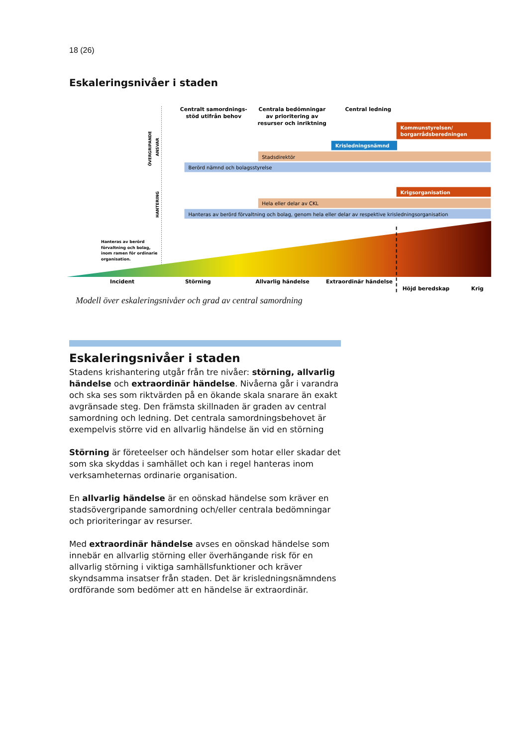18 (26)
Eskaleringsnivåer i staden
Centralt samordnings- stöd utifrån behov
Centrala bedömningar av prioritering av resurser och inriktning
Central ledning
ÖVERGRIPANDE
ANSVAR
Kommunstyrelsen/ borgarrådsberedningen
Krisledningsnämnd
Stadsdirektör
Berörd nämnd och bolagsstyrelse
HANTERING
Krigsorganisation
Hela eller delar av CKL
Hanteras av berörd förvaltning och bolag, genom hela eller delar av respektive krisledningsorganisation
Hanteras av berörd förvaltning och bolag, inom ramen för ordinarie organisation.
Incident
Störning
Allvarlig händelse
Extraordinär händelse
Höjd beredskap
Krig
Modell över eskaleringsnivåer och grad av central samordning
Eskaleringsnivåer i staden
Stadens krishantering utgår från tre nivåer: störning, allvarlig händelse och extraordinär händelse. Nivåerna går i varandra och ska ses som riktvärden på en ökande skala snarare än exakt avgränsade steg. Den främsta skillnaden är graden av central samordning och ledning. Det centrala samordningsbehovet är exempelvis större vid en allvarlig händelse än vid en störning
Störning är företeelser och händelser som hotar eller skadar det som ska skyddas i samhället och kan i regel hanteras inom verksamheternas ordinarie organisation.
En allvarlig händelse är en oönskad händelse som kräver en stadsövergripande samordning och/eller centrala bedömningar och prioriteringar av resurser.
Med extraordinär händelse avses en oönskad händelse som innebär en allvarlig störning eller överhängande risk för en allvarlig störning i viktiga samhällsfunktioner och kräver skyndsamma insatser från staden. Det är krisledningsnämndens ordförande som bedömer att en händelse är extraordinär.